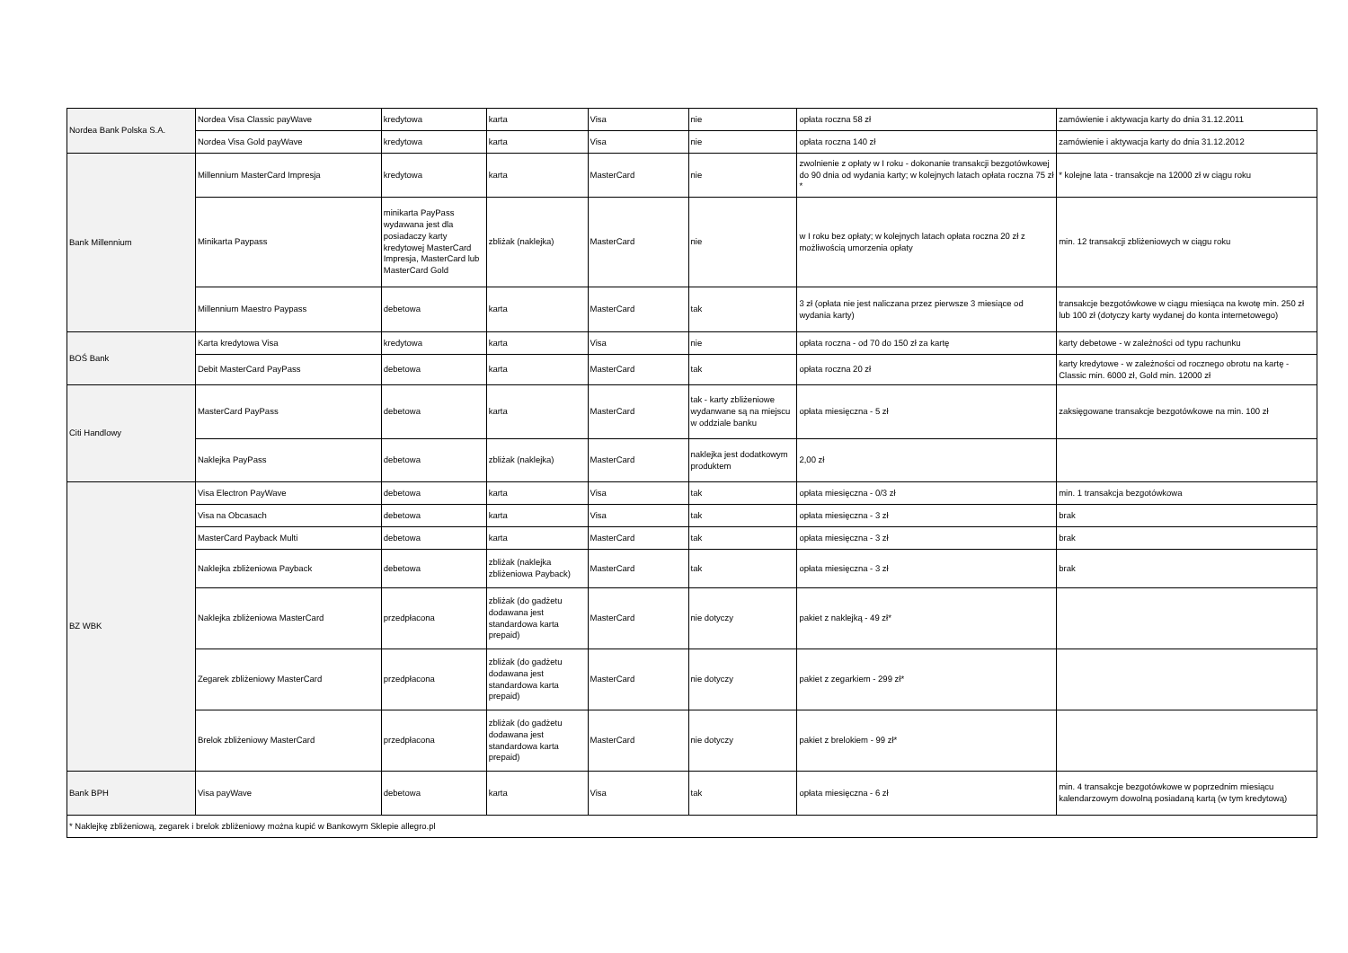| Nordea Bank Polska S.A. | Nordea Visa Classic payWave | kredytowa | karta | Visa | nie | opłata roczna 58 zł | zamówienie i aktywacja karty do dnia 31.12.2011 |
| | Nordea Visa Gold payWave | kredytowa | karta | Visa | nie | opłata roczna 140 zł | zamówienie i aktywacja karty do dnia 31.12.2012 |
| Bank Millennium | Millennium MasterCard Impresja | kredytowa | karta | MasterCard | nie | zwolnienie z opłaty w I roku - dokonanie transakcji bezgotówkowej do 90 dnia od wydania karty; w kolejnych latach opłata roczna 75 zł * | * kolejne lata - transakcje na 12000 zł w ciągu roku |
| | Minikarta Paypass | minikarta PayPass wydawana jest dla posiadaczy karty kredytowej MasterCard Impresja, MasterCard lub MasterCard Gold | zbliżak (naklejka) | MasterCard | nie | w I roku bez opłaty; w kolejnych latach opłata roczna 20 zł z możliwością umorzenia opłaty | min. 12 transakcji zbliżeniowych w ciągu roku |
| | Millennium Maestro Paypass | debetowa | karta | MasterCard | tak | 3 zł (opłata nie jest naliczana przez pierwsze 3 miesiące od wydania karty) | transakcje bezgotówkowe w ciągu miesiąca na kwotę min. 250 zł lub 100 zł (dotyczy karty wydanej do konta internetowego) |
| BOŚ Bank | Karta kredytowa Visa | kredytowa | karta | Visa | nie | opłata roczna - od 70 do 150 zł za kartę | karty debetowe - w zależności od typu rachunku |
| | Debit MasterCard PayPass | debetowa | karta | MasterCard | tak | opłata roczna 20 zł | karty kredytowe - w zależności od rocznego obrotu na kartę - Classic min. 6000 zł, Gold min. 12000 zł |
| Citi Handlowy | MasterCard PayPass | debetowa | karta | MasterCard | tak - karty zbliżeniowe wydanwane są na miejscu w oddziale banku | opłata miesięczna - 5 zł | zaksięgowane transakcje bezgotówkowe na min. 100 zł |
| | Naklejka PayPass | debetowa | zbliżak (naklejka) | MasterCard | naklejka jest dodatkowym produktem | 2,00 zł | |
| BZ WBK | Visa Electron PayWave | debetowa | karta | Visa | tak | opłata miesięczna - 0/3 zł | min. 1 transakcja bezgotówkowa |
| | Visa na Obcasach | debetowa | karta | Visa | tak | opłata miesięczna - 3 zł | brak |
| | MasterCard Payback Multi | debetowa | karta | MasterCard | tak | opłata miesięczna - 3 zł | brak |
| | Naklejka zbliżeniowa Payback | debetowa | zbliżak (naklejka zbliżeniowa Payback) | MasterCard | tak | opłata miesięczna - 3 zł | brak |
| | Naklejka zbliżeniowa MasterCard | przedpłacona | zbliżak (do gadżetu dodawana jest standardowa karta prepaid) | MasterCard | nie dotyczy | pakiet z naklejką - 49 zł* | |
| | Zegarek zbliżeniowy MasterCard | przedpłacona | zbliżak (do gadżetu dodawana jest standardowa karta prepaid) | MasterCard | nie dotyczy | pakiet z zegarkiem - 299 zł* | |
| | Brelok zbliżeniowy MasterCard | przedpłacona | zbliżak (do gadżetu dodawana jest standardowa karta prepaid) | MasterCard | nie dotyczy | pakiet z brelokiem - 99 zł* | |
| Bank BPH | Visa payWave | debetowa | karta | Visa | tak | opłata miesięczna - 6 zł | min. 4 transakcje bezgotówkowe w poprzednim miesiącu kalendarzowym dowolną posiadaną kartą (w tym kredytową) |
| * Naklejkę zbliżeniową, zegarek i brelok zbliżeniowy można kupić w Bankowym Sklepie allegro.pl | | | | | | | |